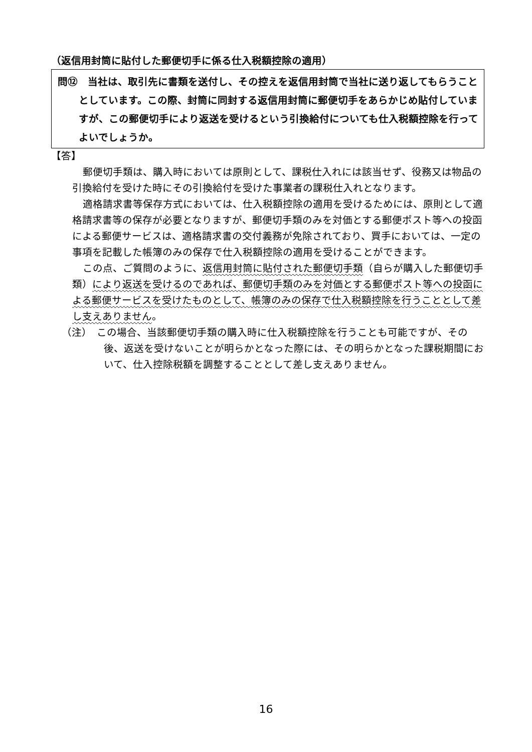（返信用封筒に貼付した郵便切手に係る仕入税額控除の適用）
問⑫　当社は、取引先に書類を送付し、その控えを返信用封筒で当社に送り返してもらうこととしています。この際、封筒に同封する返信用封筒に郵便切手をあらかじめ貼付していますが、この郵便切手により返送を受けるという引換給付についても仕入税額控除を行ってよいでしょうか。
【答】
郵便切手類は、購入時においては原則として、課税仕入れには該当せず、役務又は物品の引換給付を受けた時にその引換給付を受けた事業者の課税仕入れとなります。
適格請求書等保存方式においては、仕入税額控除の適用を受けるためには、原則として適格請求書等の保存が必要となりますが、郵便切手類のみを対価とする郵便ポスト等への投函による郵便サービスは、適格請求書の交付義務が免除されており、買手においては、一定の事項を記載した帳簿のみの保存で仕入税額控除の適用を受けることができます。
この点、ご質問のように、返信用封筒に貼付された郵便切手類（自らが購入した郵便切手類）により返送を受けるのであれば、郵便切手類のみを対価とする郵便ポスト等への投函による郵便サービスを受けたものとして、帳簿のみの保存で仕入税額控除を行うこととして差し支えありません。
（注）　この場合、当該郵便切手類の購入時に仕入税額控除を行うことも可能ですが、その後、返送を受けないことが明らかとなった際には、その明らかとなった課税期間において、仕入控除税額を調整することとして差し支えありません。
16